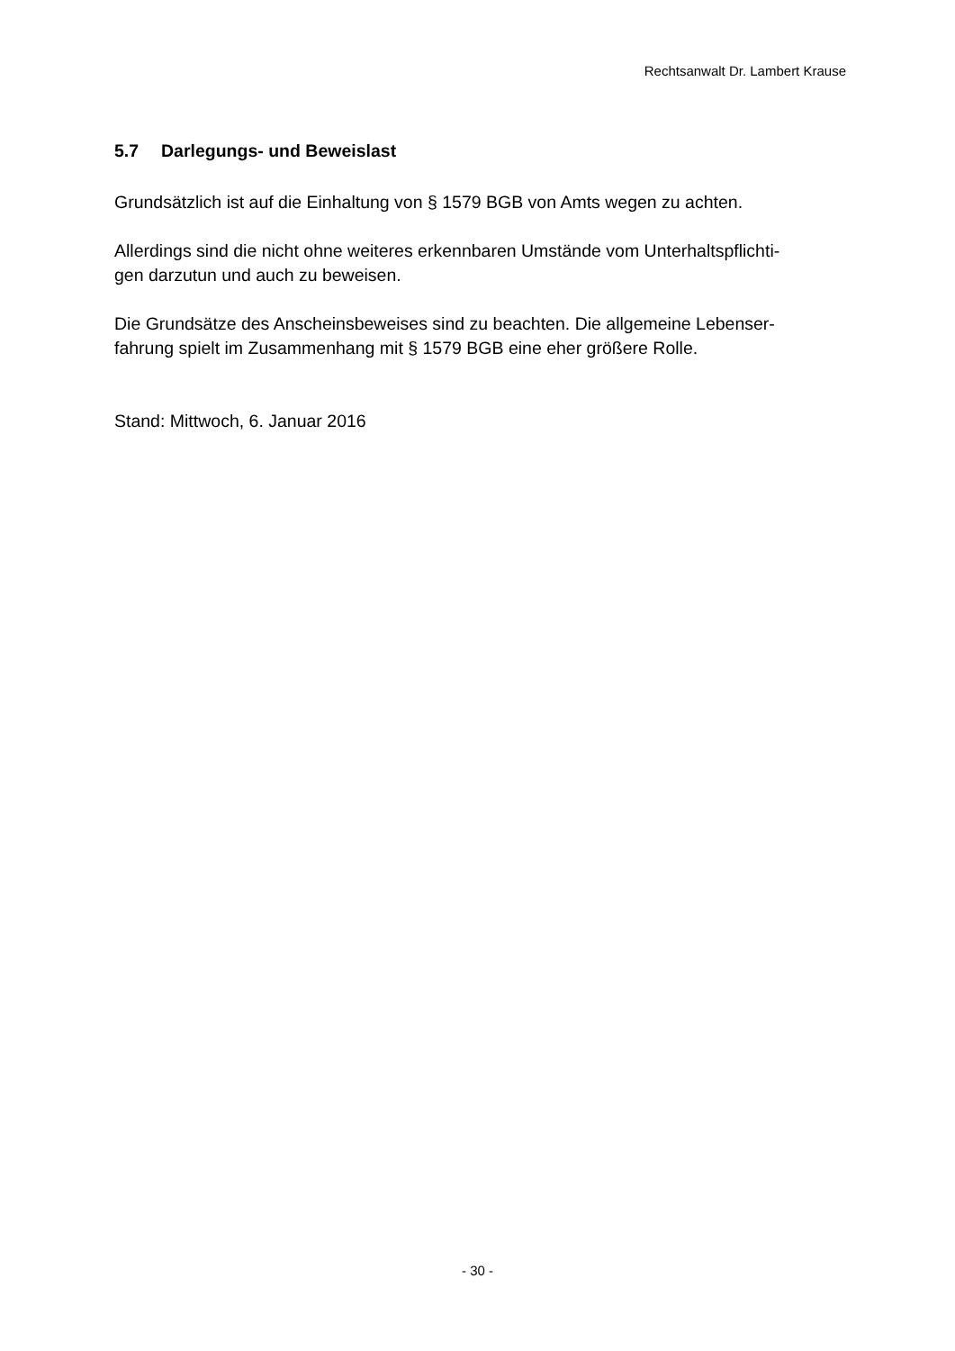Rechtsanwalt Dr. Lambert Krause
5.7 Darlegungs- und Beweislast
Grundsätzlich ist auf die Einhaltung von § 1579 BGB von Amts wegen zu achten.
Allerdings sind die nicht ohne weiteres erkennbaren Umstände vom Unterhaltspflichti-
gen darzutun und auch zu beweisen.
Die Grundsätze des Anscheinsbeweises sind zu beachten. Die allgemeine Lebenser-
fahrung spielt im Zusammenhang mit § 1579 BGB eine eher größere Rolle.
Stand: Mittwoch, 6. Januar 2016
- 30 -